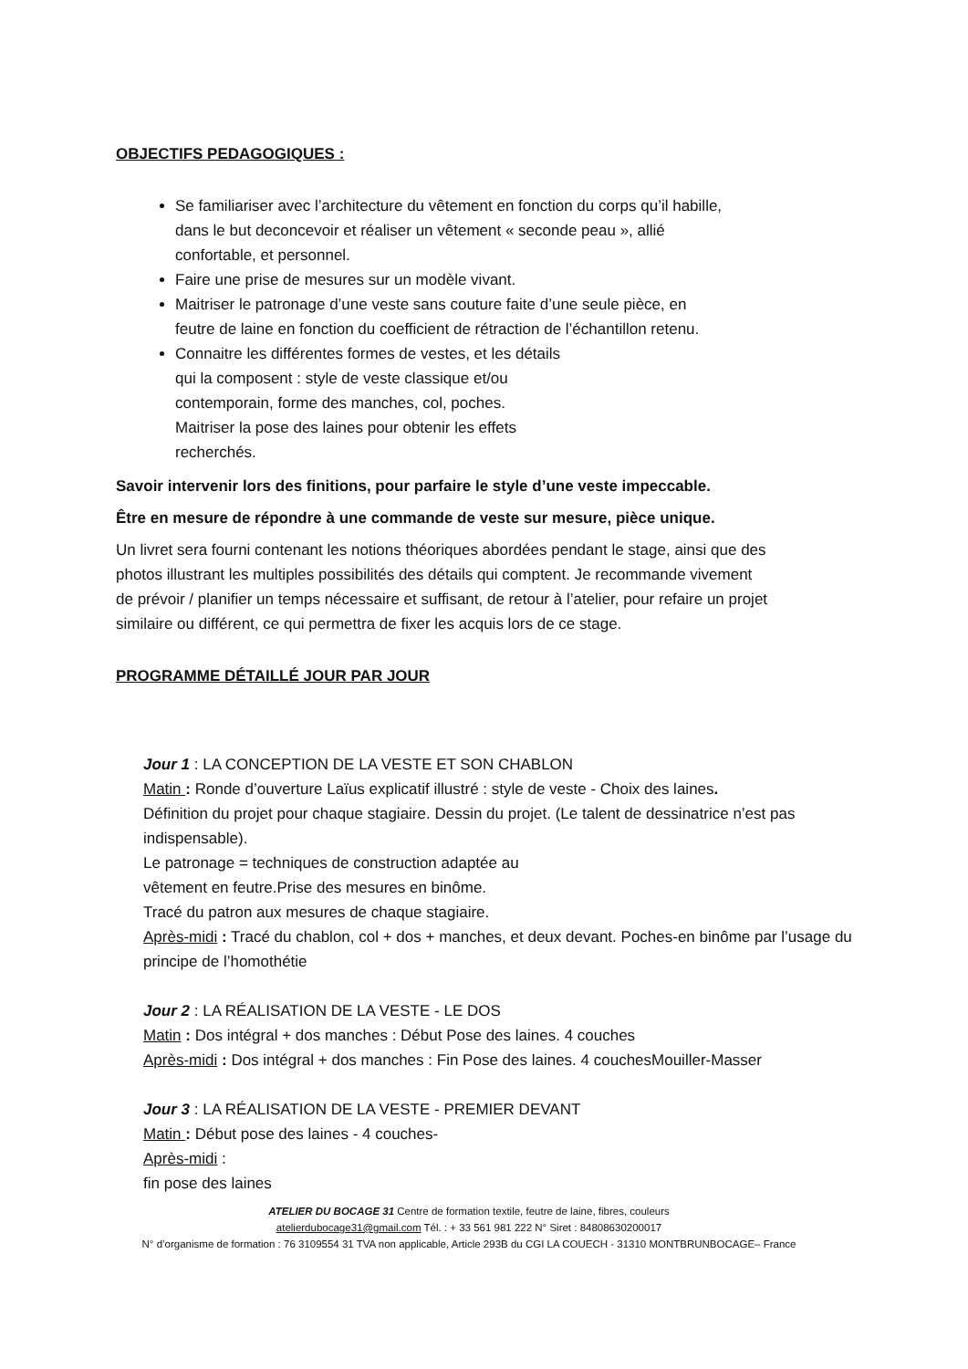OBJECTIFS PEDAGOGIQUES :
Se familiariser avec l’architecture du vêtement en fonction du corps qu’il habille, dans le but deconcevoir et réaliser un vêtement « seconde peau », allié confortable, et personnel.
Faire une prise de mesures sur un modèle vivant.
Maitriser le patronage d’une veste sans couture faite d’une seule pièce, en feutre de laine en fonction du coefficient de rétraction de l’échantillon retenu.
Connaitre les différentes formes de vestes, et les détails
qui la composent : style de veste classique et/ou
contemporain, forme des manches, col, poches.
Maitriser la pose des laines pour obtenir les effets
recherchés.
Savoir intervenir lors des finitions, pour parfaire le style d’une veste impeccable.
Être en mesure de répondre à une commande de veste sur mesure, pièce unique.
Un livret sera fourni contenant les notions théoriques abordées pendant le stage, ainsi que des photos illustrant les multiples possibilités des détails qui comptent. Je recommande vivement de prévoir / planifier un temps nécessaire et suffisant, de retour à l’atelier, pour refaire un projet similaire ou différent, ce qui permettra de fixer les acquis lors de ce stage.
PROGRAMME DÉTAILLÉ JOUR PAR JOUR
Jour 1 : LA CONCEPTION DE LA VESTE ET SON CHABLON
Matin : Ronde d’ouverture Laïus explicatif illustré : style de veste - Choix des laines.
Définition du projet pour chaque stagiaire. Dessin du projet. (Le talent de dessinatrice n’est pas indispensable).
Le patronage = techniques de construction adaptée au
vêtement en feutre.Prise des mesures en binôme.
Tracé du patron aux mesures de chaque stagiaire.
Après-midi : Tracé du chablon, col + dos + manches, et deux devant. Poches-en binôme par l’usage du principe de l’homothétie
Jour 2 : LA RÉALISATION DE LA VESTE - LE DOS
Matin : Dos intégral + dos manches : Début Pose des laines. 4 couches
Après-midi : Dos intégral + dos manches : Fin Pose des laines. 4 couchesMouiller-Masser
Jour 3 : LA RÉALISATION DE LA VESTE - PREMIER DEVANT
Matin : Début pose des laines - 4 couches-
Après-midi :
fin pose des laines
ATELIER DU BOCAGE 31 Centre de formation textile, feutre de laine, fibres, couleurs
atelierdubocage31@gmail.com Tél. : + 33 561 981 222 N° Siret : 84808630200017
N° d’organisme de formation : 76 3109554 31 TVA non applicable, Article 293B du CGI LA COUECH - 31310 MONTBRUNBOCAGE– France